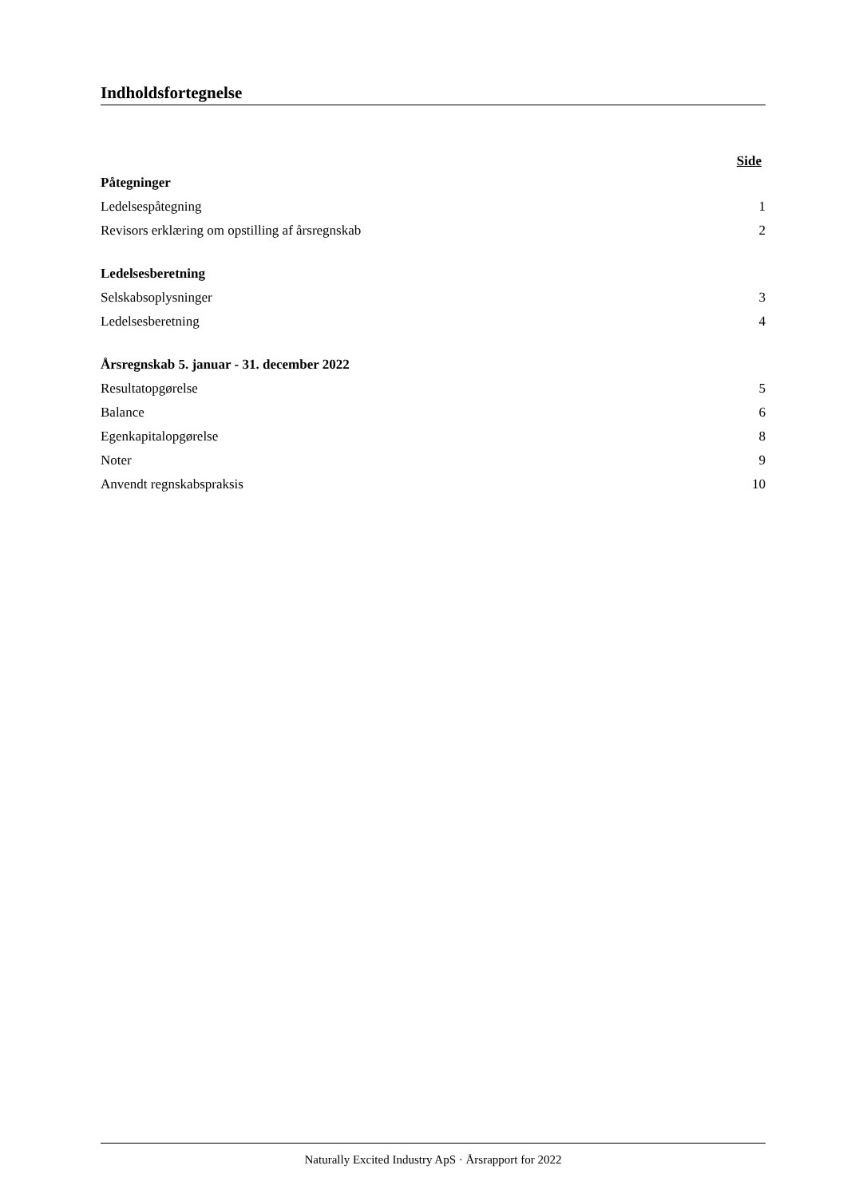Indholdsfortegnelse
Side
Påtegninger
Ledelsespåtegning 1
Revisors erklæring om opstilling af årsregnskab 2
Ledelsesberetning
Selskabsoplysninger 3
Ledelsesberetning 4
Årsregnskab 5. januar - 31. december 2022
Resultatopgørelse 5
Balance 6
Egenkapitalopgørelse 8
Noter 9
Anvendt regnskabspraksis 10
Naturally Excited Industry ApS · Årsrapport for 2022